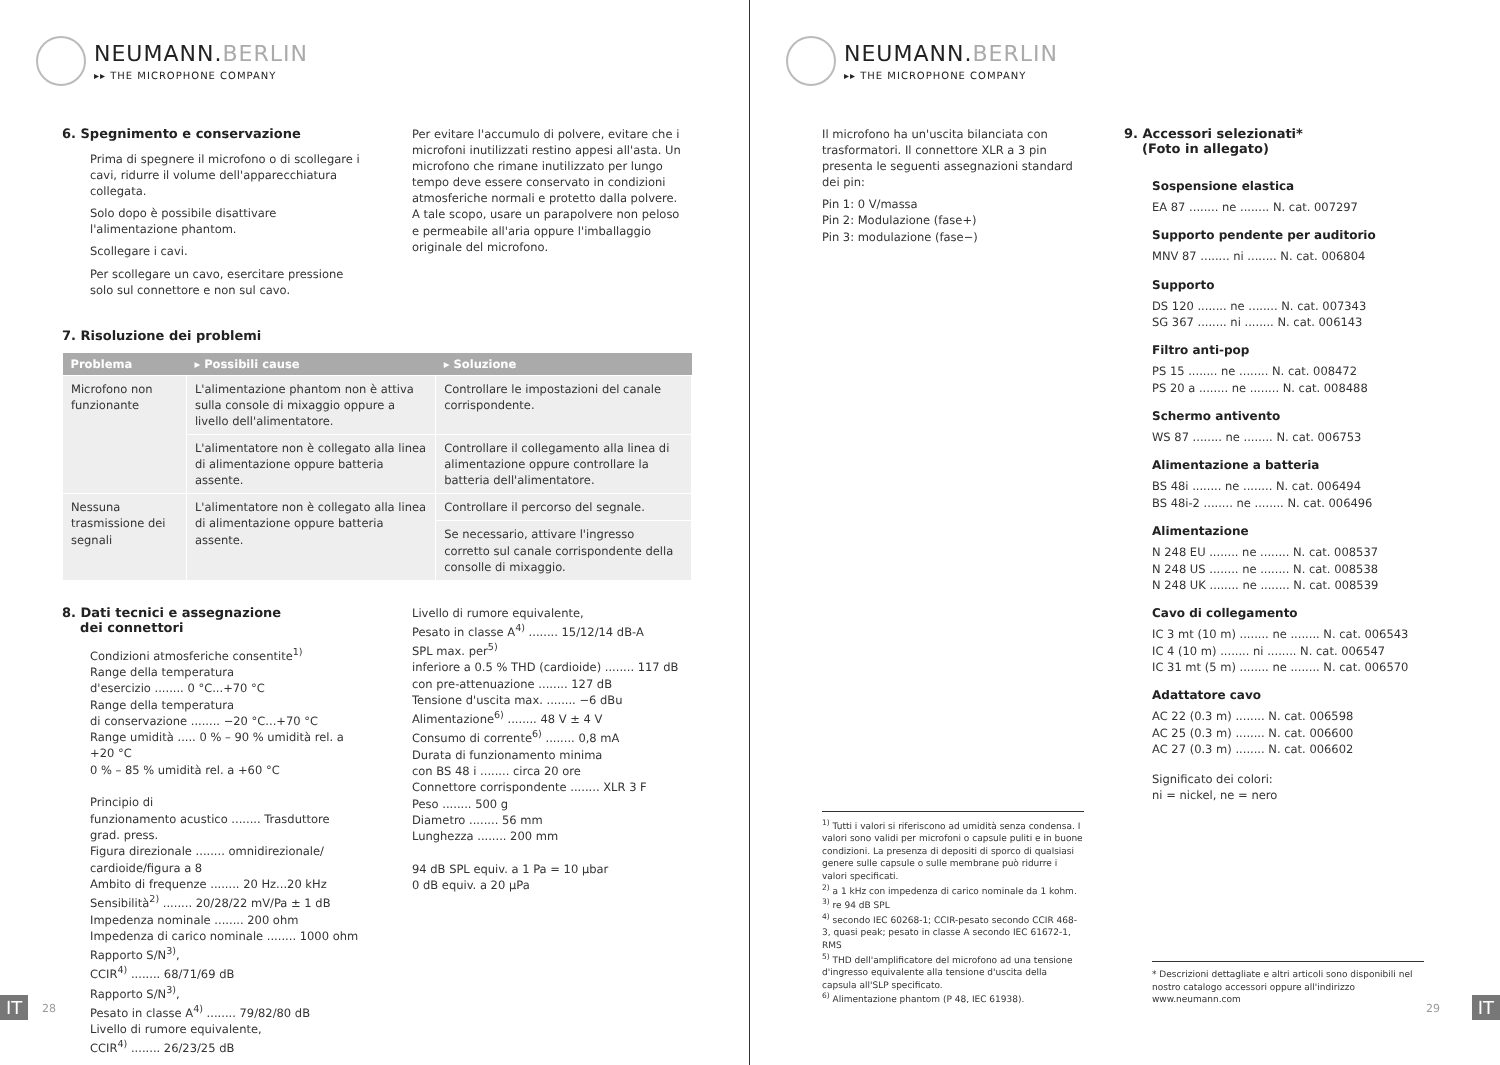NEUMANN.BERLIN
▸▸ THE MICROPHONE COMPANY
6. Spegnimento e conservazione
Prima di spegnere il microfono o di scollegare i cavi, ridurre il volume dell'apparecchiatura collegata.
Solo dopo è possibile disattivare l'alimentazione phantom.
Scollegare i cavi.
Per scollegare un cavo, esercitare pressione solo sul connettore e non sul cavo.
Per evitare l'accumulo di polvere, evitare che i microfoni inutilizzati restino appesi all'asta. Un microfono che rimane inutilizzato per lungo tempo deve essere conservato in condizioni atmosferiche normali e protetto dalla polvere. A tale scopo, usare un parapolvere non peloso e permeabile all'aria oppure l'imballaggio originale del microfono.
7. Risoluzione dei problemi
| Problema | ▸ Possibili cause | ▸ Soluzione |
| --- | --- | --- |
| Microfono non funzionante | L'alimentazione phantom non è attiva sulla console di mixaggio oppure a livello dell'alimentatore. | Controllare le impostazioni del canale corrispondente. |
| | L'alimentatore non è collegato alla linea di alimentazione oppure batteria assente. | Controllare il collegamento alla linea di alimentazione oppure controllare la batteria dell'alimentatore. |
| Nessuna trasmissione dei segnali | L'alimentatore non è collegato alla linea di alimentazione oppure batteria assente. | Controllare il percorso del segnale. |
| | | Se necessario, attivare l'ingresso corretto sul canale corrispondente della consolle di mixaggio. |
8. Dati tecnici e assegnazione
dei connettori
Condizioni atmosferiche consentite<sup>1)</sup>
Range della temperatura
d'esercizio ........ 0 °C...+70 °C
Range della temperatura
di conservazione ........ −20 °C...+70 °C
Range umidità ..... 0 % – 90 % umidità rel. a +20 °C
0 % – 85 % umidità rel. a +60 °C
Principio di
funzionamento acustico ........ Trasduttore grad. press.
Figura direzionale ........ omnidirezionale/ cardioide/figura a 8
Ambito di frequenze ........ 20 Hz...20 kHz
Sensibilità<sup>2)</sup> ........ 20/28/22 mV/Pa ± 1 dB
Impedenza nominale ........ 200 ohm
Impedenza di carico nominale ........ 1000 ohm
Rapporto S/N<sup>3)</sup>,
CCIR<sup>4)</sup> ........ 68/71/69 dB
Rapporto S/N<sup>3)</sup>,
Pesato in classe A<sup>4)</sup> ........ 79/82/80 dB
Livello di rumore equivalente,
CCIR<sup>4)</sup> ........ 26/23/25 dB
Livello di rumore equivalente,
Pesato in classe A<sup>4)</sup> ........ 15/12/14 dB-A
SPL max. per<sup>5)</sup>
inferiore a 0.5 % THD (cardioide) ........ 117 dB
con pre-attenuazione ........ 127 dB
Tensione d'uscita max. ........ −6 dBu
Alimentazione<sup>6)</sup> ........ 48 V ± 4 V
Consumo di corrente<sup>6)</sup> ........ 0,8 mA
Durata di funzionamento minima
con BS 48 i ........ circa 20 ore
Connettore corrispondente ........ XLR 3 F
Peso ........ 500 g
Diametro ........ 56 mm
Lunghezza ........ 200 mm
94 dB SPL equiv. a 1 Pa = 10 µbar
0 dB equiv. a 20 µPa
IT 28
NEUMANN.BERLIN
▸▸ THE MICROPHONE COMPANY
Il microfono ha un'uscita bilanciata con trasformatori. Il connettore XLR a 3 pin presenta le seguenti assegnazioni standard dei pin:
Pin 1: 0 V/massa
Pin 2: Modulazione (fase+)
Pin 3: modulazione (fase−)
<sup>1)</sup> Tutti i valori si riferiscono ad umidità senza condensa. I valori sono validi per microfoni o capsule puliti e in buone condizioni. La presenza di depositi di sporco di qualsiasi genere sulle capsule o sulle membrane può ridurre i valori specificati.
<sup>2)</sup> a 1 kHz con impedenza di carico nominale da 1 kohm.
<sup>3)</sup> re 94 dB SPL
<sup>4)</sup> secondo IEC 60268-1; CCIR-pesato secondo CCIR 468-3, quasi peak; pesato in classe A secondo IEC 61672-1, RMS
<sup>5)</sup> THD dell'amplificatore del microfono ad una tensione d'ingresso equivalente alla tensione d'uscita della capsula all'SLP specificato.
<sup>6)</sup> Alimentazione phantom (P 48, IEC 61938).
9. Accessori selezionati*
(Foto in allegato)
Sospensione elastica
EA 87 ........ ne ........ N. cat. 007297
Supporto pendente per auditorio
MNV 87 ........ ni ........ N. cat. 006804
Supporto
DS 120 ........ ne ........ N. cat. 007343
SG 367 ........ ni ........ N. cat. 006143
Filtro anti-pop
PS 15 ........ ne ........ N. cat. 008472
PS 20 a ........ ne ........ N. cat. 008488
Schermo antivento
WS 87 ........ ne ........ N. cat. 006753
Alimentazione a batteria
BS 48i ........ ne ........ N. cat. 006494
BS 48i-2 ........ ne ........ N. cat. 006496
Alimentazione
N 248 EU ........ ne ........ N. cat. 008537
N 248 US ........ ne ........ N. cat. 008538
N 248 UK ........ ne ........ N. cat. 008539
Cavo di collegamento
IC 3 mt (10 m) ........ ne ........ N. cat. 006543
IC 4 (10 m) ........ ni ........ N. cat. 006547
IC 31 mt (5 m) ........ ne ........ N. cat. 006570
Adattatore cavo
AC 22 (0.3 m) ........ N. cat. 006598
AC 25 (0.3 m) ........ N. cat. 006600
AC 27 (0.3 m) ........ N. cat. 006602
Significato dei colori:
ni = nickel, ne = nero
* Descrizioni dettagliate e altri articoli sono disponibili nel nostro catalogo accessori oppure all'indirizzo www.neumann.com
29 IT